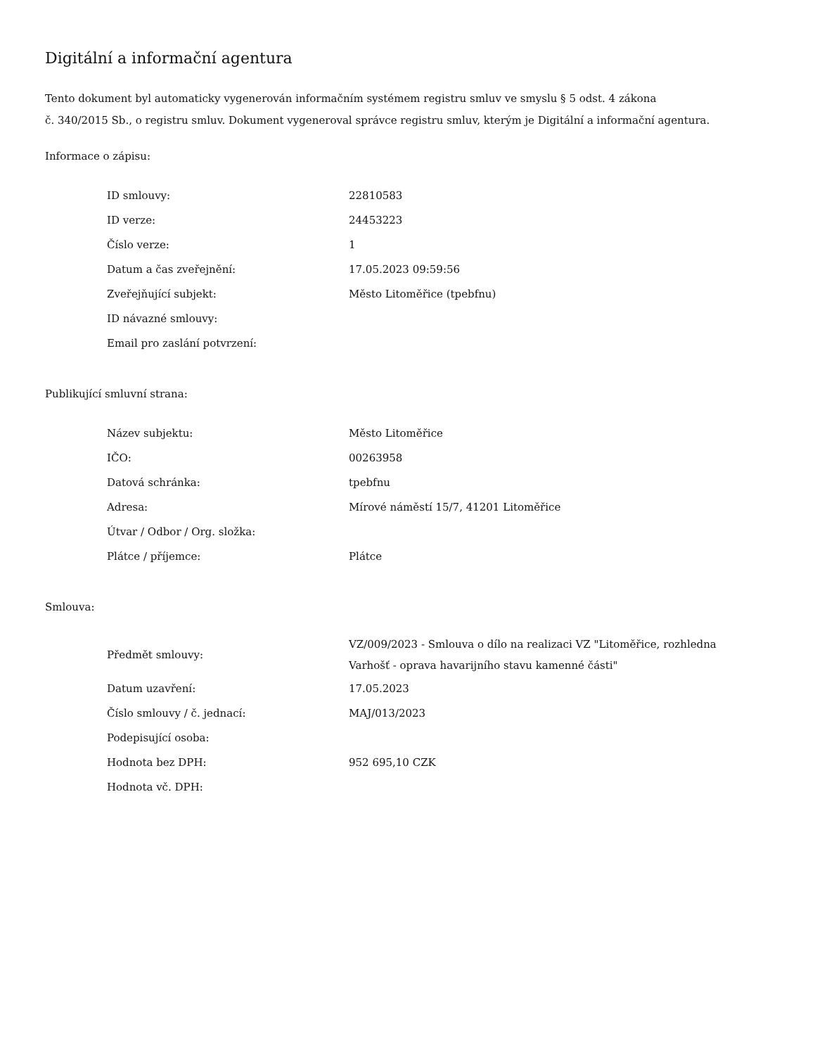Digitální a informační agentura
Tento dokument byl automaticky vygenerován informačním systémem registru smluv ve smyslu § 5 odst. 4 zákona
č. 340/2015 Sb., o registru smluv. Dokument vygeneroval správce registru smluv, kterým je Digitální a informační agentura.
Informace o zápisu:
| ID smlouvy: | 22810583 |
| ID verze: | 24453223 |
| Číslo verze: | 1 |
| Datum a čas zveřejnění: | 17.05.2023 09:59:56 |
| Zveřejňující subjekt: | Město Litoměřice (tpebfnu) |
| ID návazné smlouvy: | |
| Email pro zaslání potvrzení: | |
Publikující smluvní strana:
| Název subjektu: | Město Litoměřice |
| IČO: | 00263958 |
| Datová schránka: | tpebfnu |
| Adresa: | Mírové náměstí 15/7, 41201 Litoměřice |
| Útvar / Odbor / Org. složka: | |
| Plátce / příjemce: | Plátce |
Smlouva:
| Předmět smlouvy: | VZ/009/2023 - Smlouva o dílo na realizaci VZ "Litoměřice, rozhledna Varhošť - oprava havarijního stavu kamenné části" |
| Datum uzavření: | 17.05.2023 |
| Číslo smlouvy / č. jednací: | MAJ/013/2023 |
| Podepisující osoba: | |
| Hodnota bez DPH: | 952 695,10 CZK |
| Hodnota vč. DPH: | |